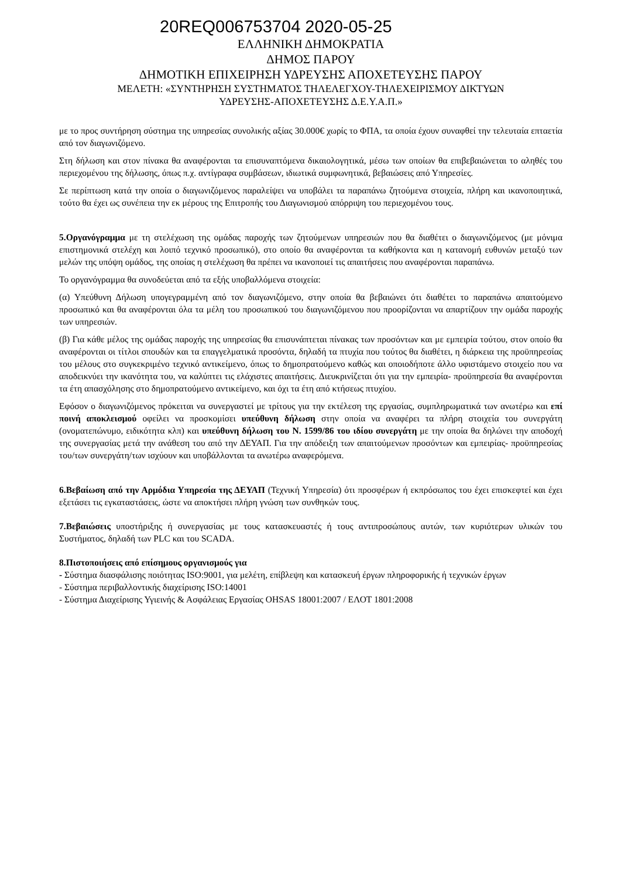20REQ006753704 2020-05-25
ΕΛΛΗΝΙΚΗ ΔΗΜΟΚΡΑΤΙΑ
ΔΗΜΟΣ ΠΑΡΟΥ
ΔΗΜΟΤΙΚΗ ΕΠΙΧΕΙΡΗΣΗ ΥΔΡΕΥΣΗΣ ΑΠΟΧΕΤΕΥΣΗΣ ΠΑΡΟΥ
ΜΕΛΕΤΗ: «ΣΥΝΤΗΡΗΣΗ ΣΥΣΤΗΜΑΤΟΣ ΤΗΛΕΛΕΓΧΟΥ-ΤΗΛΕΧΕΙΡΙΣΜΟΥ ΔΙΚΤΥΩΝ
ΥΔΡΕΥΣΗΣ-ΑΠΟΧΕΤΕΥΣΗΣ Δ.Ε.Υ.Α.Π.»
με το προς συντήρηση σύστημα της υπηρεσίας συνολικής αξίας 30.000€ χωρίς το ΦΠΑ, τα οποία έχουν συναφθεί την τελευταία επταετία από τον διαγωνιζόμενο.
Στη δήλωση και στον πίνακα θα αναφέρονται τα επισυναπτόμενα δικαιολογητικά, μέσω των οποίων θα επιβεβαιώνεται το αληθές του περιεχομένου της δήλωσης, όπως π.χ. αντίγραφα συμβάσεων, ιδιωτικά συμφωνητικά, βεβαιώσεις από Υπηρεσίες.
Σε περίπτωση κατά την οποία ο διαγωνιζόμενος παραλείψει να υποβάλει τα παραπάνω ζητούμενα στοιχεία, πλήρη και ικανοποιητικά, τούτο θα έχει ως συνέπεια την εκ μέρους της Επιτροπής του Διαγωνισμού απόρριψη του περιεχομένου τους.
5.Οργανόγραμμα με τη στελέχωση της ομάδας παροχής των ζητούμενων υπηρεσιών που θα διαθέτει ο διαγωνιζόμενος (με μόνιμα επιστημονικά στελέχη και λοιπό τεχνικό προσωπικό), στο οποίο θα αναφέρονται τα καθήκοντα και η κατανομή ευθυνών μεταξύ των μελών της υπόψη ομάδος, της οποίας η στελέχωση θα πρέπει να ικανοποιεί τις απαιτήσεις που αναφέρονται παραπάνω.
Το οργανόγραμμα θα συνοδεύεται από τα εξής υποβαλλόμενα στοιχεία:
(α) Υπεύθυνη Δήλωση υπογεγραμμένη από τον διαγωνιζόμενο, στην οποία θα βεβαιώνει ότι διαθέτει το παραπάνω απαιτούμενο προσωπικό και θα αναφέρονται όλα τα μέλη του προσωπικού του διαγωνιζόμενου που προορίζονται να απαρτίζουν την ομάδα παροχής των υπηρεσιών.
(β) Για κάθε μέλος της ομάδας παροχής της υπηρεσίας θα επισυνάπτεται πίνακας των προσόντων και με εμπειρία τούτου, στον οποίο θα αναφέρονται οι τίτλοι σπουδών και τα επαγγελματικά προσόντα, δηλαδή τα πτυχία που τούτος θα διαθέτει, η διάρκεια της προϋπηρεσίας του μέλους στο συγκεκριμένο τεχνικό αντικείμενο, όπως το δημοπρατούμενο καθώς και οποιοδήποτε άλλο υφιστάμενο στοιχείο που να αποδεικνύει την ικανότητα του, να καλύπτει τις ελάχιστες απαιτήσεις. Διευκρινίζεται ότι για την εμπειρία- προϋπηρεσία θα αναφέρονται τα έτη απασχόλησης στο δημοπρατούμενο αντικείμενο, και όχι τα έτη από κτήσεως πτυχίου.
Εφόσον ο διαγωνιζόμενος πρόκειται να συνεργαστεί με τρίτους για την εκτέλεση της εργασίας, συμπληρωματικά των ανωτέρω και επί ποινή αποκλεισμού οφείλει να προσκομίσει υπεύθυνη δήλωση στην οποία να αναφέρει τα πλήρη στοιχεία του συνεργάτη (ονοματεπώνυμο, ειδικότητα κλπ) και υπεύθυνη δήλωση του Ν. 1599/86 του ιδίου συνεργάτη με την οποία θα δηλώνει την αποδοχή της συνεργασίας μετά την ανάθεση του από την ΔΕΥΑΠ. Για την απόδειξη των απαιτούμενων προσόντων και εμπειρίας- προϋπηρεσίας του/των συνεργάτη/των ισχύουν και υποβάλλονται τα ανωτέρω αναφερόμενα.
6.Βεβαίωση από την Αρμόδια Υπηρεσία της ΔΕΥΑΠ (Τεχνική Υπηρεσία) ότι προσφέρων ή εκπρόσωπος του έχει επισκεφτεί και έχει εξετάσει τις εγκαταστάσεις, ώστε να αποκτήσει πλήρη γνώση των συνθηκών τους.
7.Βεβαιώσεις υποστήριξης ή συνεργασίας με τους κατασκευαστές ή τους αντιπροσώπους αυτών, των κυριότερων υλικών του Συστήματος, δηλαδή των PLC και του SCADA.
8.Πιστοποιήσεις από επίσημους οργανισμούς για
- Σύστημα διασφάλισης ποιότητας ISO:9001, για μελέτη, επίβλεψη και κατασκευή έργων πληροφορικής ή τεχνικών έργων
- Σύστημα περιβαλλοντικής διαχείρισης ISO:14001
- Σύστημα Διαχείρισης Υγιεινής & Ασφάλειας Εργασίας OHSAS 18001:2007 / ΕΛΟΤ 1801:2008